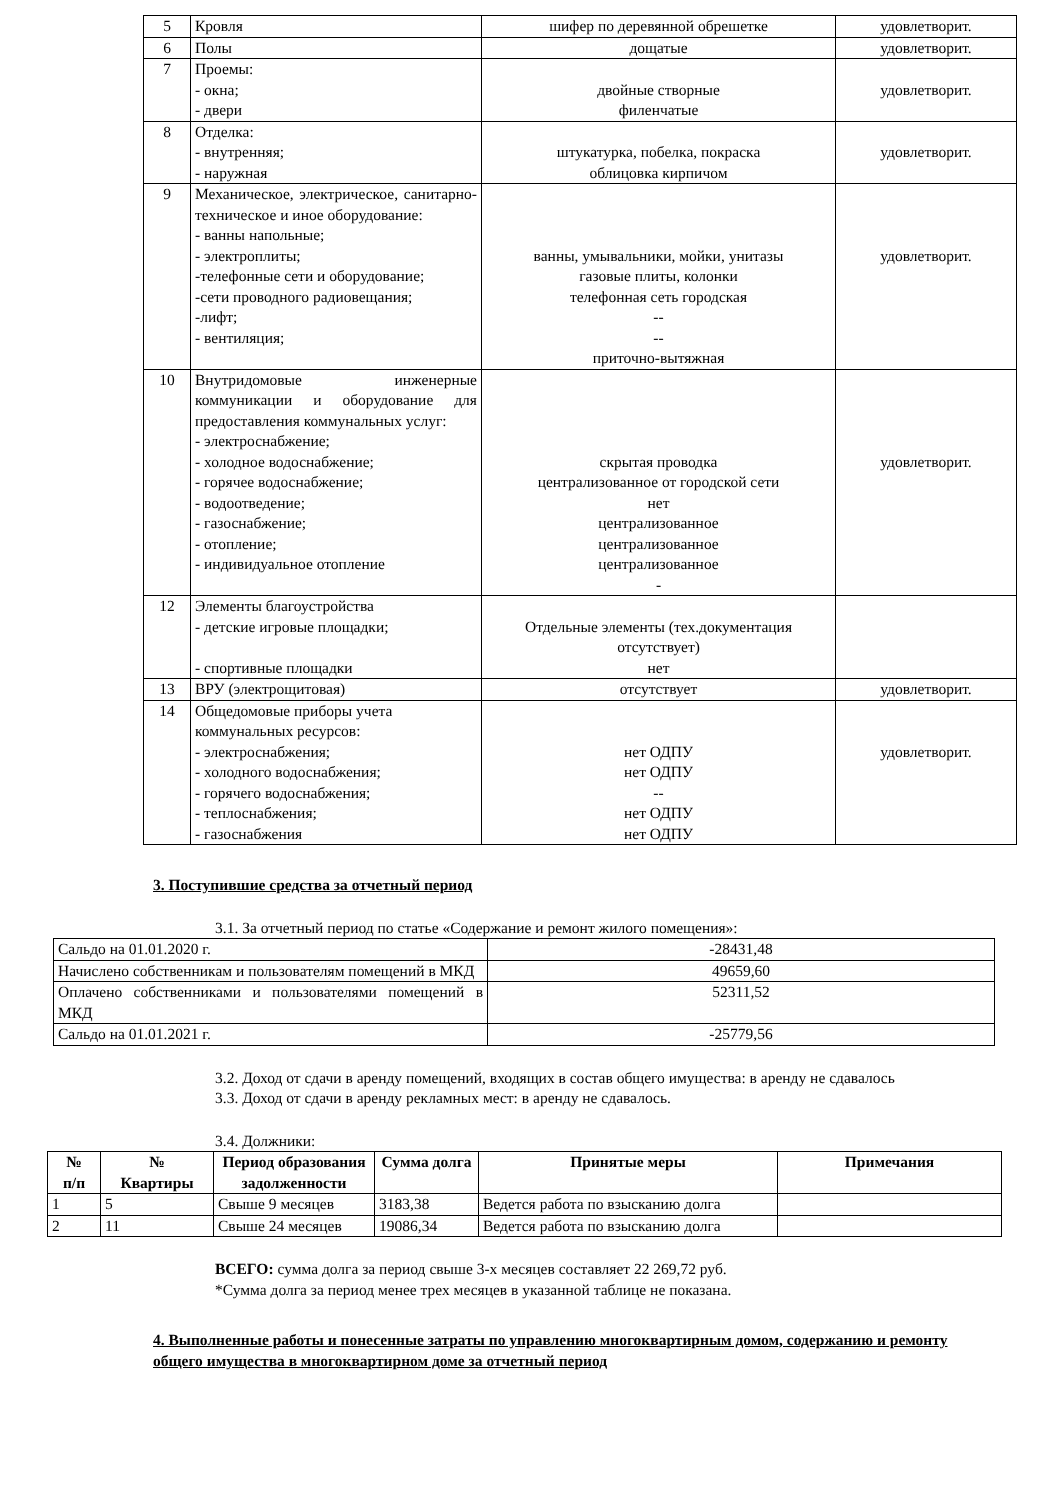| 5 | Кровля | шифер по деревянной обрешетке | удовлетворит. |
| 6 | Полы | дощатые | удовлетворит. |
| 7 | Проемы: - окна; - двери | двойные створные филенчатые | удовлетворит. |
| 8 | Отделка: - внутренняя; - наружная | штукатурка, побелка, покраска облицовка кирпичом | удовлетворит. |
| 9 | Механическое, электрическое, санитарно- техническое и иное оборудование: - ванны напольные; - электроплиты; -телефонные сети и оборудование; -сети проводного радиовещания; -лифт; - вентиляция; | ванны, умывальники, мойки, унитазы газовые плиты, колонки телефонная сеть городская -- -- приточно-вытяжная | удовлетворит. |
| 10 | Внутридомовые инженерные коммуникации и оборудование для предоставления коммунальных услуг: - электроснабжение; - холодное водоснабжение; - горячее водоснабжение; - водоотведение; - газоснабжение; - отопление; - индивидуальное отопление | скрытая проводка централизованное от городской сети нет централизованное централизованное централизованное - | удовлетворит. |
| 12 | Элементы благоустройства - детские игровые площадки; - спортивные площадки | Отдельные элементы (тех.документация отсутствует) нет | |
| 13 | ВРУ (электрощитовая) | отсутствует | удовлетворит. |
| 14 | Общедомовые приборы учета коммунальных ресурсов: - электроснабжения; - холодного водоснабжения; - горячего водоснабжения; - теплоснабжения; - газоснабжения | нет ОДПУ нет ОДПУ -- нет ОДПУ нет ОДПУ | удовлетворит. |
3. Поступившие средства за отчетный период
3.1. За отчетный период по статье «Содержание и ремонт жилого помещения»:
| Сальдо на 01.01.2020 г. | -28431,48 |
| Начислено собственникам и пользователям помещений в МКД | 49659,60 |
| Оплачено собственниками и пользователями помещений в МКД | 52311,52 |
| Сальдо на 01.01.2021 г. | -25779,56 |
3.2. Доход от сдачи в аренду помещений, входящих в состав общего имущества: в аренду не сдавалось
3.3. Доход от сдачи в аренду рекламных мест: в аренду не сдавалось.
3.4. Должники:
| № п/п | № Квартиры | Период образования задолженности | Сумма долга | Принятые меры | Примечания |
| --- | --- | --- | --- | --- | --- |
| 1 | 5 | Свыше 9 месяцев | 3183,38 | Ведется работа по взысканию долга | |
| 2 | 11 | Свыше 24 месяцев | 19086,34 | Ведется работа по взысканию долга | |
ВСЕГО: сумма долга за период свыше 3-х месяцев составляет 22 269,72 руб.
*Сумма долга за период менее трех месяцев в указанной таблице не показана.
4. Выполненные работы и понесенные затраты по управлению многоквартирным домом, содержанию и ремонту общего имущества в многоквартирном доме за отчетный период